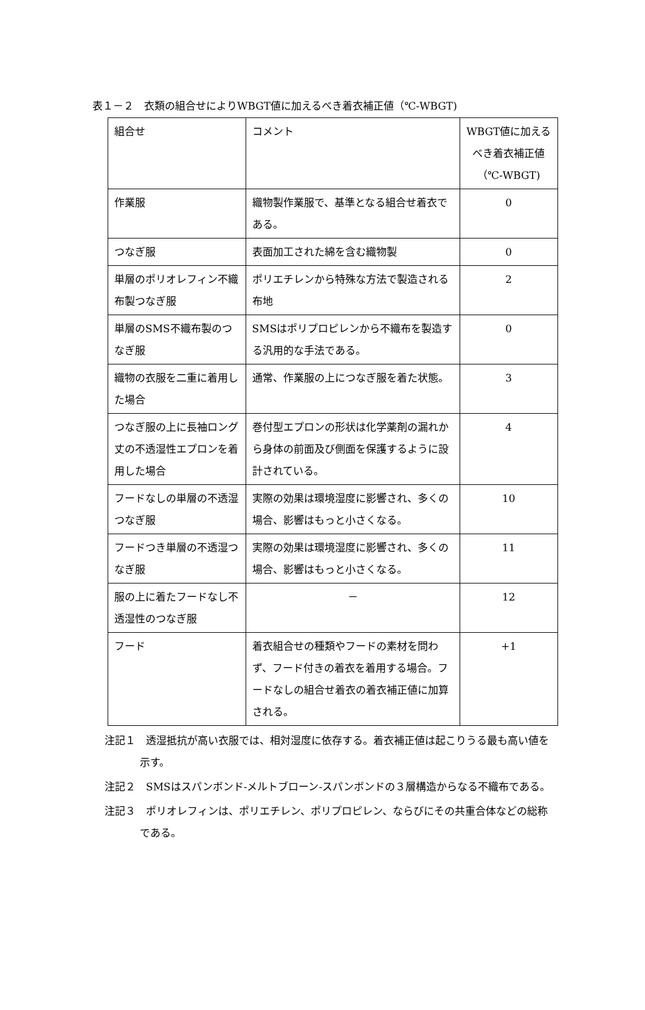表１－２　衣類の組合せによりWBGT値に加えるべき着衣補正値（℃-WBGT)
| 組合せ | コメント | WBGT値に加える べき着衣補正値 （℃-WBGT) |
| 作業服 | 織物製作業服で、基準となる組合せ着衣である。 | 0 |
| つなぎ服 | 表面加工された綿を含む織物製 | 0 |
| 単層のポリオレフィン不織布製つなぎ服 | ポリエチレンから特殊な方法で製造される布地 | 2 |
| 単層のSMS不織布製のつなぎ服 | SMSはポリプロピレンから不織布を製造する汎用的な手法である。 | 0 |
| 織物の衣服を二重に着用した場合 | 通常、作業服の上につなぎ服を着た状態。 | 3 |
| つなぎ服の上に長袖ロング丈の不透湿性エプロンを着用した場合 | 巻付型エプロンの形状は化学薬剤の漏れから身体の前面及び側面を保護するように設計されている。 | 4 |
| フードなしの単層の不透湿つなぎ服 | 実際の効果は環境湿度に影響され、多くの場合、影響はもっと小さくなる。 | 10 |
| フードつき単層の不透湿つなぎ服 | 実際の効果は環境湿度に影響され、多くの場合、影響はもっと小さくなる。 | 11 |
| 服の上に着たフードなし不透湿性のつなぎ服 | － | 12 |
| フード | 着衣組合せの種類やフードの素材を問わず、フード付きの着衣を着用する場合。フードなしの組合せ着衣の着衣補正値に加算される。 | +1 |
注記１　透湿抵抗が高い衣服では、相対湿度に依存する。着衣補正値は起こりうる最も高い値を示す。
注記２　SMSはスパンボンド-メルトブローン-スパンボンドの３層構造からなる不織布である。
注記３　ポリオレフィンは、ポリエチレン、ポリプロピレン、ならびにその共重合体などの総称である。